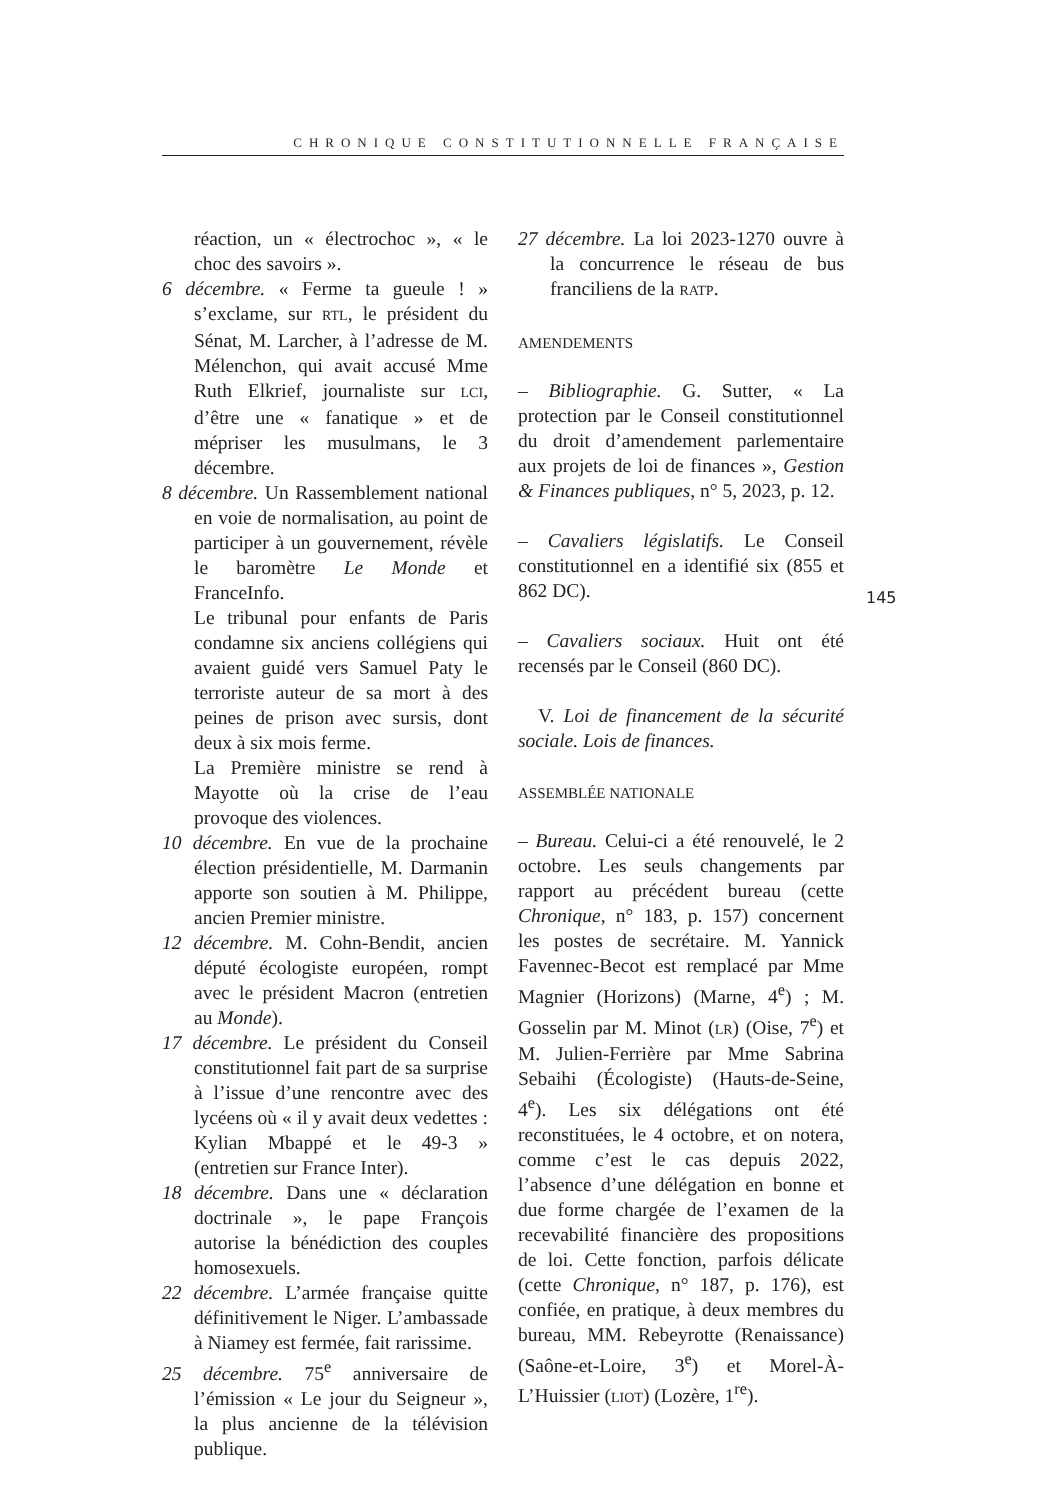CHRONIQUE CONSTITUTIONNELLE FRANÇAISE
réaction, un « électrochoc », « le choc des savoirs ».
6 décembre. « Ferme ta gueule ! » s’exclame, sur RTL, le président du Sénat, M. Larcher, à l’adresse de M. Mélenchon, qui avait accusé Mme Ruth Elkrief, journaliste sur LCI, d’être une « fanatique » et de mépriser les musulmans, le 3 décembre.
8 décembre. Un Rassemblement national en voie de normalisation, au point de participer à un gouvernement, révèle le baromètre Le Monde et FranceInfo.
Le tribunal pour enfants de Paris condamne six anciens collégiens qui avaient guidé vers Samuel Paty le terroriste auteur de sa mort à des peines de prison avec sursis, dont deux à six mois ferme.
La Première ministre se rend à Mayotte où la crise de l’eau provoque des violences.
10 décembre. En vue de la prochaine élection présidentielle, M. Darmanin apporte son soutien à M. Philippe, ancien Premier ministre.
12 décembre. M. Cohn-Bendit, ancien député écologiste européen, rompt avec le président Macron (entretien au Monde).
17 décembre. Le président du Conseil constitutionnel fait part de sa surprise à l’issue d’une rencontre avec des lycéens où « il y avait deux vedettes : Kylian Mbappé et le 49-3 » (entretien sur France Inter).
18 décembre. Dans une « déclaration doctrinale », le pape François autorise la bénédiction des couples homosexuels.
22 décembre. L’armée française quitte définitivement le Niger. L’ambassade à Niamey est fermée, fait rarissime.
25 décembre. 75<sup>e</sup> anniversaire de l’émission « Le jour du Seigneur », la plus ancienne de la télévision publique.
27 décembre. La loi 2023-1270 ouvre à la concurrence le réseau de bus franciliens de la RATP.
AMENDEMENTS
– Bibliographie. G. Sutter, « La protection par le Conseil constitutionnel du droit d’amendement parlementaire aux projets de loi de finances », Gestion & Finances publiques, n° 5, 2023, p. 12.
– Cavaliers législatifs. Le Conseil constitutionnel en a identifié six (855 et 862 DC).
– Cavaliers sociaux. Huit ont été recensés par le Conseil (860 DC).
V. Loi de financement de la sécurité sociale. Lois de finances.
ASSEMBLÉE NATIONALE
– Bureau. Celui-ci a été renouvelé, le 2 octobre. Les seuls changements par rapport au précédent bureau (cette Chronique, n° 183, p. 157) concernent les postes de secrétaire. M. Yannick Favennec-Becot est remplacé par Mme Magnier (Horizons) (Marne, 4<sup>e</sup>) ; M. Gosselin par M. Minot (LR) (Oise, 7<sup>e</sup>) et M. Julien-Ferrière par Mme Sabrina Sebaihi (Écologiste) (Hauts-de-Seine, 4<sup>e</sup>). Les six délégations ont été reconstituées, le 4 octobre, et on notera, comme c’est le cas depuis 2022, l’absence d’une délégation en bonne et due forme chargée de l’examen de la recevabilité financière des propositions de loi. Cette fonction, parfois délicate (cette Chronique, n° 187, p. 176), est confiée, en pratique, à deux membres du bureau, MM. Rebeyrotte (Renaissance) (Saône-et-Loire, 3<sup>e</sup>) et Morel-À-L’Huissier (LIOT) (Lozère, 1<sup>re</sup>).
145